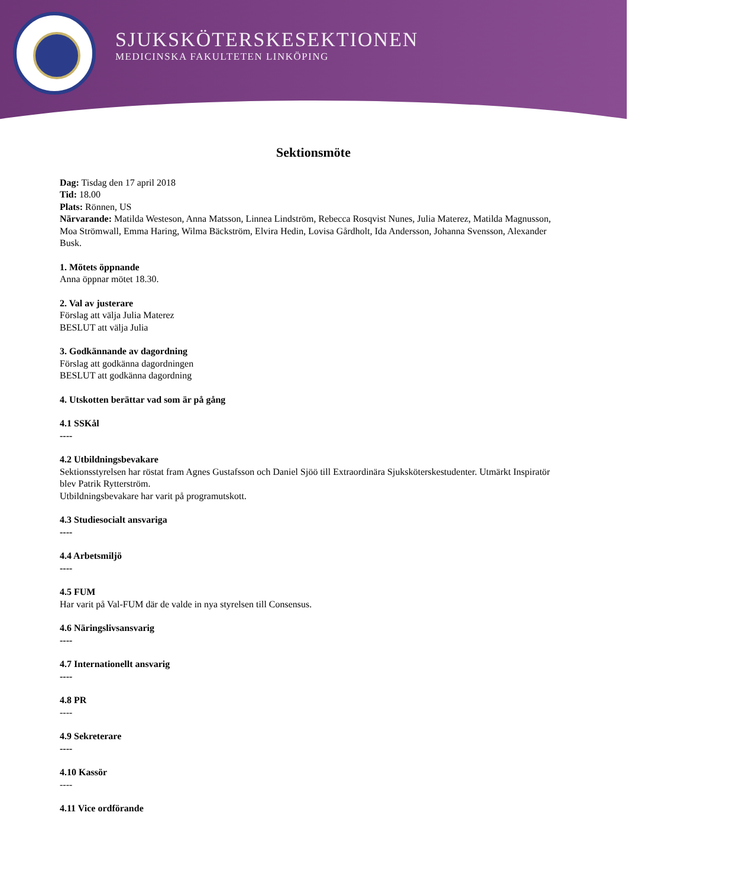SJUKSKÖTERSKESEKTIONEN
MEDICINSKA FAKULTETEN LINKÖPING
Sektionsmöte
Dag: Tisdag den 17 april 2018
Tid: 18.00
Plats: Rönnen, US
Närvarande: Matilda Westeson, Anna Matsson, Linnea Lindström, Rebecca Rosqvist Nunes, Julia Materez, Matilda Magnusson, Moa Strömwall, Emma Haring, Wilma Bäckström, Elvira Hedin, Lovisa Gårdholt, Ida Andersson, Johanna Svensson, Alexander Busk.
1. Mötets öppnande
Anna öppnar mötet 18.30.
2. Val av justerare
Förslag att välja Julia Materez
BESLUT att välja Julia
3. Godkännande av dagordning
Förslag att godkänna dagordningen
BESLUT att godkänna dagordning
4. Utskotten berättar vad som är på gång
4.1 SSKål
----
4.2 Utbildningsbevakare
Sektionsstyrelsen har röstat fram Agnes Gustafsson och Daniel Sjöö till Extraordinära Sjuksköterskestudenter. Utmärkt Inspiratör blev Patrik Rytterström.
Utbildningsbevakare har varit på programutskott.
4.3 Studiesocialt ansvariga
----
4.4 Arbetsmiljö
----
4.5 FUM
Har varit på Val-FUM där de valde in nya styrelsen till Consensus.
4.6 Näringslivsansvarig
----
4.7 Internationellt ansvarig
----
4.8 PR
----
4.9 Sekreterare
----
4.10 Kassör
----
4.11 Vice ordförande